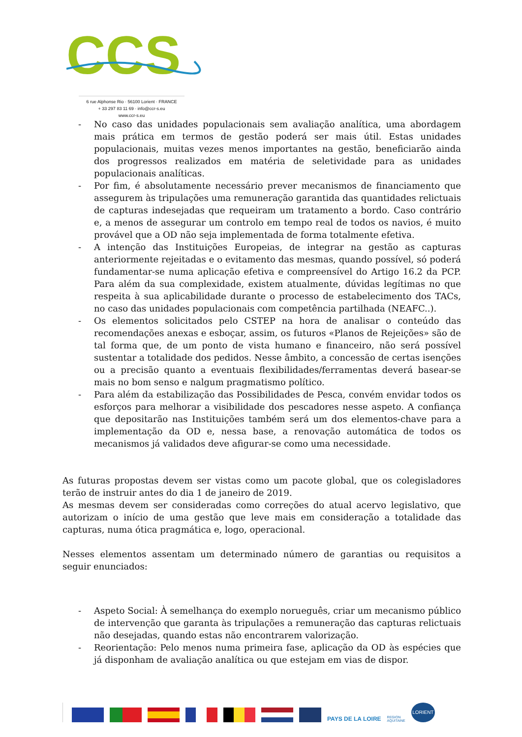CCS
6 rue Alphonse Rio · 56100 Lorient · FRANCE
+ 33 297 83 11 69 · info@ccr-s.eu
www.ccr-s.eu
- No caso das unidades populacionais sem avaliação analítica, uma abordagem mais prática em termos de gestão poderá ser mais útil. Estas unidades populacionais, muitas vezes menos importantes na gestão, beneficiarão ainda dos progressos realizados em matéria de seletividade para as unidades populacionais analíticas.
- Por fim, é absolutamente necessário prever mecanismos de financiamento que assegurem às tripulações uma remuneração garantida das quantidades relictuais de capturas indesejadas que requeiram um tratamento a bordo. Caso contrário e, a menos de assegurar um controlo em tempo real de todos os navios, é muito provável que a OD não seja implementada de forma totalmente efetiva.
- A intenção das Instituições Europeias, de integrar na gestão as capturas anteriormente rejeitadas e o evitamento das mesmas, quando possível, só poderá fundamentar-se numa aplicação efetiva e compreensível do Artigo 16.2 da PCP. Para além da sua complexidade, existem atualmente, dúvidas legítimas no que respeita à sua aplicabilidade durante o processo de estabelecimento dos TACs, no caso das unidades populacionais com competência partilhada (NEAFC..).
- Os elementos solicitados pelo CSTEP na hora de analisar o conteúdo das recomendações anexas e esboçar, assim, os futuros «Planos de Rejeições» são de tal forma que, de um ponto de vista humano e financeiro, não será possível sustentar a totalidade dos pedidos. Nesse âmbito, a concessão de certas isenções ou a precisão quanto a eventuais flexibilidades/ferramentas deverá basear-se mais no bom senso e nalgum pragmatismo político.
- Para além da estabilização das Possibilidades de Pesca, convém envidar todos os esforços para melhorar a visibilidade dos pescadores nesse aspeto. A confiança que depositarão nas Instituições também será um dos elementos-chave para a implementação da OD e, nessa base, a renovação automática de todos os mecanismos já validados deve afigurar-se como uma necessidade.
As futuras propostas devem ser vistas como um pacote global, que os colegisladores terão de instruir antes do dia 1 de janeiro de 2019.
As mesmas devem ser consideradas como correções do atual acervo legislativo, que autorizam o início de uma gestão que leve mais em consideração a totalidade das capturas, numa ótica pragmática e, logo, operacional.
Nesses elementos assentam um determinado número de garantias ou requisitos a seguir enunciados:
- Aspeto Social: À semelhança do exemplo norueguês, criar um mecanismo público de intervenção que garanta às tripulações a remuneração das capturas relictuais não desejadas, quando estas não encontrarem valorização.
- Reorientação: Pelo menos numa primeira fase, aplicação da OD às espécies que já disponham de avaliação analítica ou que estejam em vias de dispor.
PAYS DE LA LOIRE
REGION
AQUITAINE
LORIENT